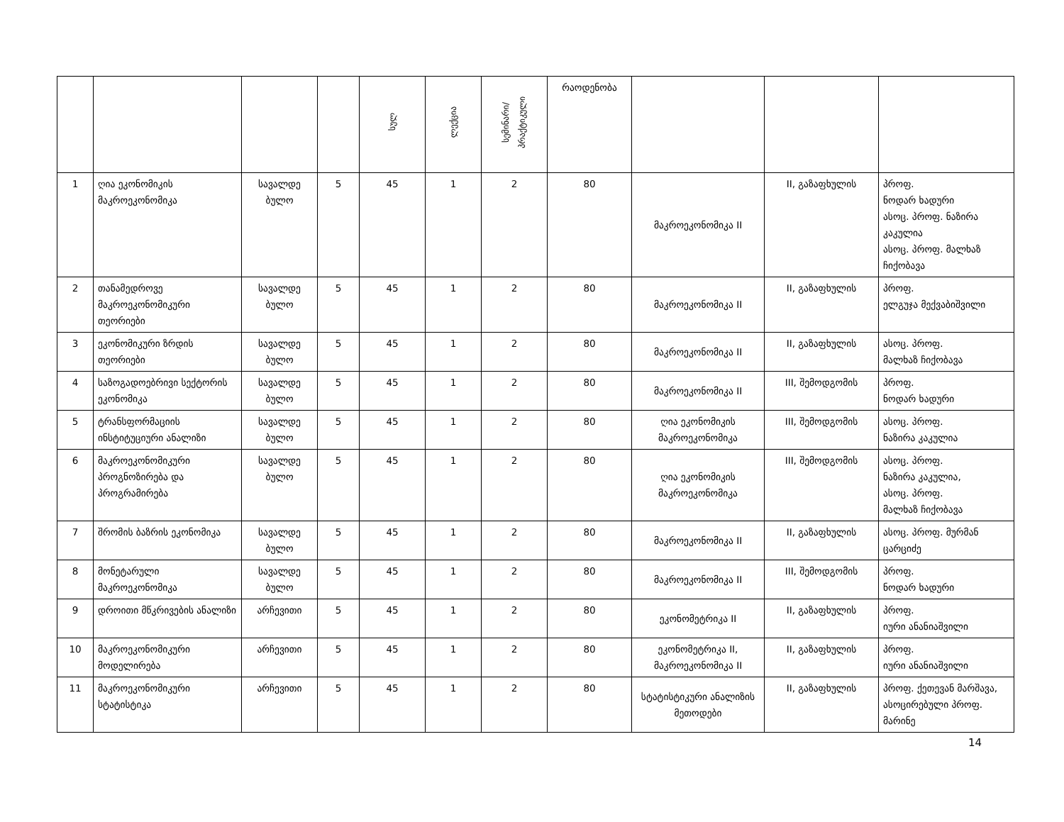| | | | | სულ | ლექცია | სემინარი/ პრაქტიკული | რაოდენობა | | | |
| 1 | ღია ეკონომიკის მაკროეკონომიკა | სავალდე ბულო | 5 | 45 | 1 | 2 | 80 | მაკროეკონომიკა II | II, გაზაფხულის | პროფ. ნოდარ ხადური ასოც. პროფ. ნაზირა კაკულია ასოც. პროფ. მალხაზ ჩიქობავა |
| 2 | თანამედროვე მაკროეკონომიკური თეორიები | სავალდე ბულო | 5 | 45 | 1 | 2 | 80 | მაკროეკონომიკა II | II, გაზაფხულის | პროფ. ელგუჯა მექვაბიშვილი |
| 3 | ეკონომიკური ზრდის თეორიები | სავალდე ბულო | 5 | 45 | 1 | 2 | 80 | მაკროეკონომიკა II | II, გაზაფხულის | ასოც. პროფ. მალხაზ ჩიქობავა |
| 4 | საზოგადოებრივი სექტორის ეკონომიკა | სავალდე ბულო | 5 | 45 | 1 | 2 | 80 | მაკროეკონომიკა II | III, შემოდგომის | პროფ. ნოდარ ხადური |
| 5 | ტრანსფორმაციის ინსტიტუციური ანალიზი | სავალდე ბულო | 5 | 45 | 1 | 2 | 80 | ღია ეკონომიკის მაკროეკონომიკა | III, შემოდგომის | ასოც. პროფ. ნაზირა კაკულია |
| 6 | მაკროეკონომიკური პროგნოზირება და პროგრამირება | სავალდე ბულო | 5 | 45 | 1 | 2 | 80 | ღია ეკონომიკის მაკროეკონომიკა | III, შემოდგომის | ასოც. პროფ. ნაზირა კაკულია, ასოც. პროფ. მალხაზ ჩიქობავა |
| 7 | შრომის ბაზრის ეკონომიკა | სავალდე ბულო | 5 | 45 | 1 | 2 | 80 | მაკროეკონომიკა II | II, გაზაფხულის | ასოც. პროფ. მურმან ცარციძე |
| 8 | მონეტარული მაკროეკონომიკა | სავალდე ბულო | 5 | 45 | 1 | 2 | 80 | მაკროეკონომიკა II | III, შემოდგომის | პროფ. ნოდარ ხადური |
| 9 | დროითი მწკრივების ანალიზი | არჩევითი | 5 | 45 | 1 | 2 | 80 | ეკონომეტრიკა II | II, გაზაფხულის | პროფ. იური ანანიაშვილი |
| 10 | მაკროეკონომიკური მოდელირება | არჩევითი | 5 | 45 | 1 | 2 | 80 | ეკონომეტრიკა II, მაკროეკონომიკა II | II, გაზაფხულის | პროფ. იური ანანიაშვილი |
| 11 | მაკროეკონომიკური სტატისტიკა | არჩევითი | 5 | 45 | 1 | 2 | 80 | სტატისტიკური ანალიზის მეთოდები | II, გაზაფხულის | პროფ. ქეთევან მარშავა, ასოცირებული პროფ. მარინე |
14